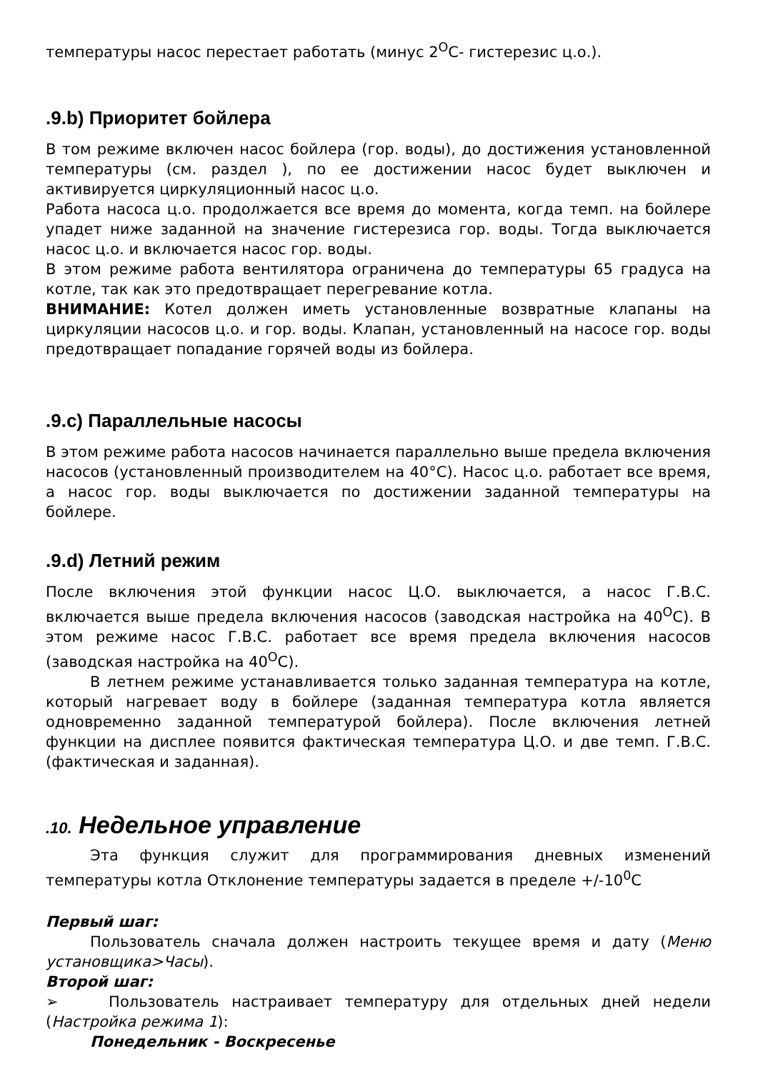температуры насос перестает работать (минус 2<sup>O</sup>C- гистерезис ц.о.).
.9.b) Приоритет бойлера
В том режиме включен насос бойлера (гор. воды), до достижения установленной температуры (см. раздел ), по ее достижении насос будет выключен и активируется циркуляционный насос ц.о.
Работа насоса ц.о. продолжается все время до момента, когда темп. на бойлере упадет ниже заданной на значение гистерезиса гор. воды. Тогда выключается насос ц.о. и включается насос гор. воды.
В этом режиме работа вентилятора ограничена до температуры 65 градуса на котле, так как это предотвращает перегревание котла.
ВНИМАНИЕ: Котел должен иметь установленные возвратные клапаны на циркуляции насосов ц.о. и гор. воды. Клапан, установленный на насосе гор. воды предотвращает попадание горячей воды из бойлера.
.9.c) Параллельные насосы
В этом режиме работа насосов начинается параллельно выше предела включения насосов (установленный производителем на 40°C). Насос ц.о. работает все время, а насос гор. воды выключается по достижении заданной температуры на бойлере.
.9.d) Летний режим
После включения этой функции насос Ц.О. выключается, а насос Г.В.С. включается выше предела включения насосов (заводская настройка на 40<sup>O</sup>C). В этом режиме насос Г.В.С. работает все время предела включения насосов (заводская настройка на 40<sup>O</sup>C).
В летнем режиме устанавливается только заданная температура на котле, который нагревает воду в бойлере (заданная температура котла является одновременно заданной температурой бойлера). После включения летней функции на дисплее появится фактическая температура Ц.О. и две темп. Г.В.С. (фактическая и заданная).
.10. Недельное управление
Эта функция служит для программирования дневных изменений температуры котла Отклонение температуры задается в пределе +/-10<sup>0</sup>C
Первый шаг:
Пользователь сначала должен настроить текущее время и дату (Меню установщика>Часы).
Второй шаг:
➢ Пользователь настраивает температуру для отдельных дней недели (Настройка режима 1):
Понедельник - Воскресенье